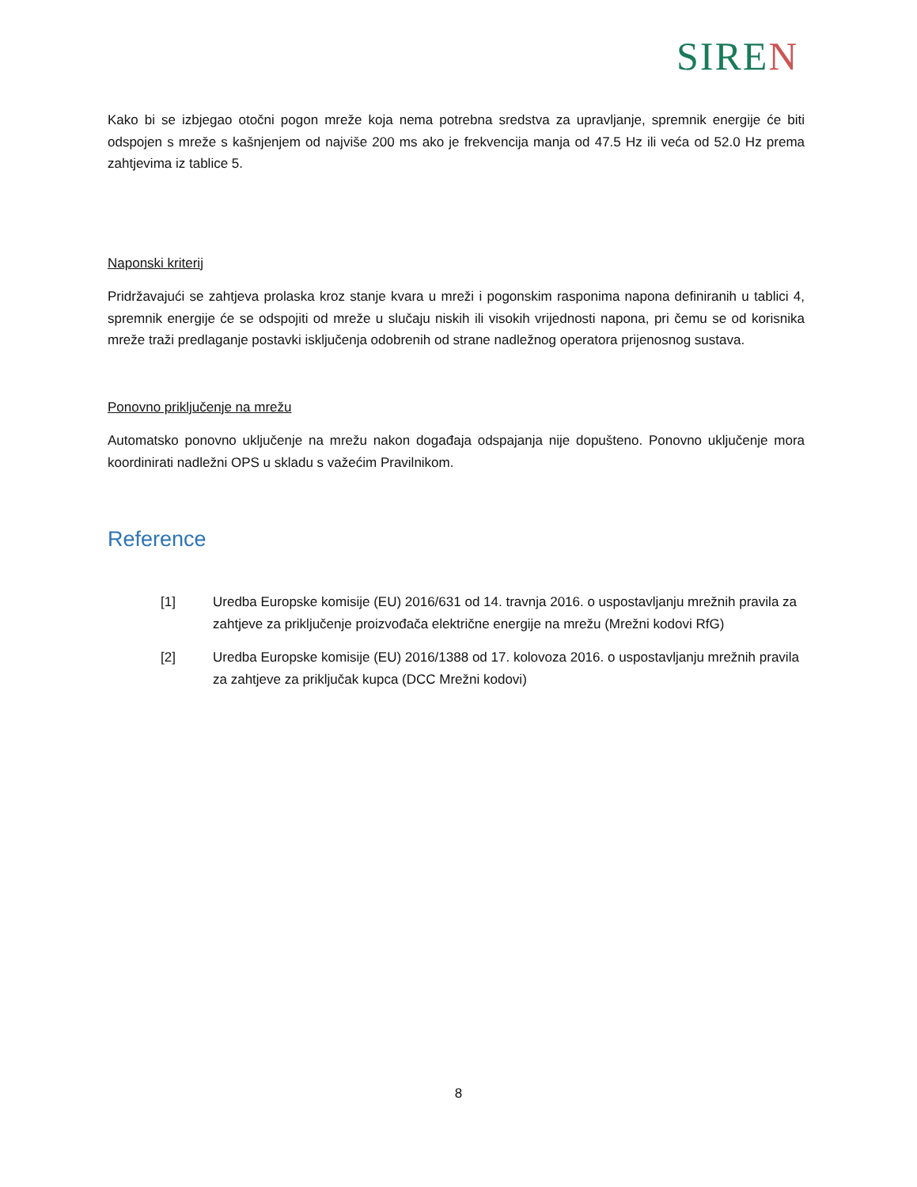SIREN
Kako bi se izbjegao otočni pogon mreže koja nema potrebna sredstva za upravljanje, spremnik energije će biti odspojen s mreže s kašnjenjem od najviše 200 ms ako je frekvencija manja od 47.5 Hz ili veća od 52.0 Hz prema zahtjevima iz tablice 5.
Naponski kriterij
Pridržavajući se zahtjeva prolaska kroz stanje kvara u mreži i pogonskim rasponima napona definiranih u tablici 4, spremnik energije će se odspojiti od mreže u slučaju niskih ili visokih vrijednosti napona, pri čemu se od korisnika mreže traži predlaganje postavki isključenja odobrenih od strane nadležnog operatora prijenosnog sustava.
Ponovno priključenje na mrežu
Automatsko ponovno uključenje na mrežu nakon događaja odspajanja nije dopušteno. Ponovno uključenje mora koordinirati nadležni OPS u skladu s važećim Pravilnikom.
Reference
[1] Uredba Europske komisije (EU) 2016/631 od 14. travnja 2016. o uspostavljanju mrežnih pravila za zahtjeve za priključenje proizvođača električne energije na mrežu (Mrežni kodovi RfG)
[2] Uredba Europske komisije (EU) 2016/1388 od 17. kolovoza 2016. o uspostavljanju mrežnih pravila za zahtjeve za priključak kupca (DCC Mrežni kodovi)
8